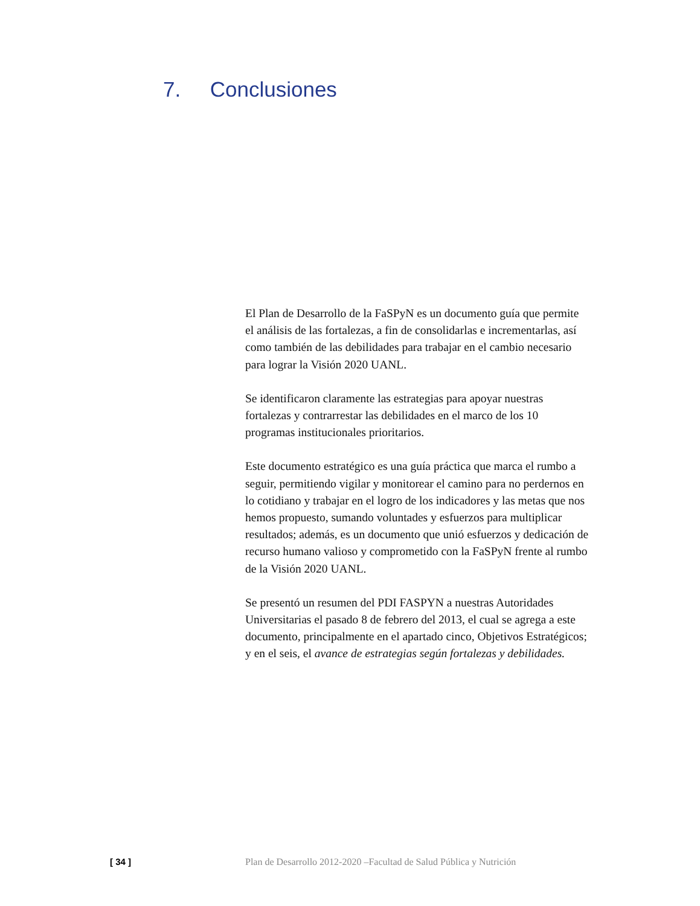7. Conclusiones
El Plan de Desarrollo de la FaSPyN es un documento guía que permite el análisis de las fortalezas, a fin de consolidarlas e incrementarlas, así como también de las debilidades para trabajar en el cambio necesario para lograr la Visión 2020 UANL.
Se identificaron claramente las estrategias para apoyar nuestras fortalezas y contrarrestar las debilidades en el marco de los 10 programas institucionales prioritarios.
Este documento estratégico es una guía práctica que marca el rumbo a seguir, permitiendo vigilar y monitorear el camino para no perdernos en lo cotidiano y trabajar en el logro de los indicadores y las metas que nos hemos propuesto, sumando voluntades y esfuerzos para multiplicar resultados; además, es un documento que unió esfuerzos y dedicación de recurso humano valioso y comprometido con la FaSPyN frente al rumbo de la Visión 2020 UANL.
Se presentó un resumen del PDI FASPYN a nuestras Autoridades Universitarias el pasado 8 de febrero del 2013, el cual se agrega a este documento, principalmente en el apartado cinco, Objetivos Estratégicos; y en el seis, el avance de estrategias según fortalezas y debilidades.
[ 34 ] Plan de Desarrollo 2012-2020 –Facultad de Salud Pública y Nutrición